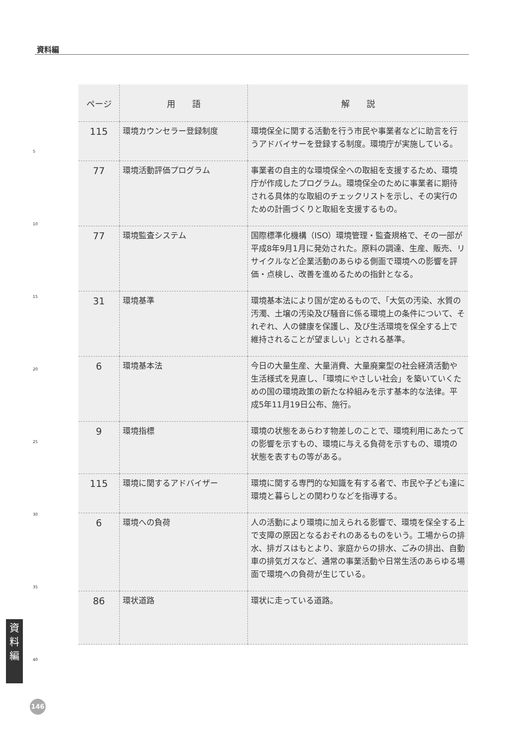資料編
| ページ | 用 語 | 解 説 |
| --- | --- | --- |
| 115 | 環境カウンセラー登録制度 | 環境保全に関する活動を行う市民や事業者などに助言を行うアドバイサーを登録する制度。環境庁が実施している。 |
| 77 | 環境活動評価プログラム | 事業者の自主的な環境保全への取組を支援するため、環境庁が作成したプログラム。環境保全のために事業者に期待される具体的な取組のチェックリストを示し、その実行のための計画づくりと取組を支援するもの。 |
| 77 | 環境監査システム | 国際標準化機構（ISO）環境管理・監査規格で、その一部が平成8年9月1月に発効された。原料の調達、生産、販売、リサイクルなど企業活動のあらゆる側面で環境への影響を評価・点検し、改善を進めるための指針となる。 |
| 31 | 環境基準 | 環境基本法により国が定めるもので、「大気の汚染、水質の汚濁、土壌の汚染及び騒音に係る環境上の条件について、それぞれ、人の健康を保護し、及び生活環境を保全する上で維持されることが望ましい」とされる基準。 |
| 6 | 環境基本法 | 今日の大量生産、大量消費、大量廃棄型の社会経済活動や生活様式を見直し、「環境にやさしい社会」を築いていくための国の環境政策の新たな枠組みを示す基本的な法律。平成5年11月19日公布、施行。 |
| 9 | 環境指標 | 環境の状態をあらわす物差しのことで、環境利用にあたっての影響を示すもの、環境に与える負荷を示すもの、環境の状態を表すもの等がある。 |
| 115 | 環境に関するアドバイザー | 環境に関する専門的な知識を有する者で、市民や子ども達に環境と暮らしとの関わりなどを指導する。 |
| 6 | 環境への負荷 | 人の活動により環境に加えられる影響で、環境を保全する上で支障の原因となるおそれのあるものをいう。工場からの排水、排ガスはもとより、家庭からの排水、ごみの排出、自動車の排気ガスなど、通常の事業活動や日常生活のあらゆる場面で環境への負荷が生じている。 |
| 86 | 環状道路 | 環状に走っている道路。 |
5
10
15
20
25
30
35
40
資
料
編
146